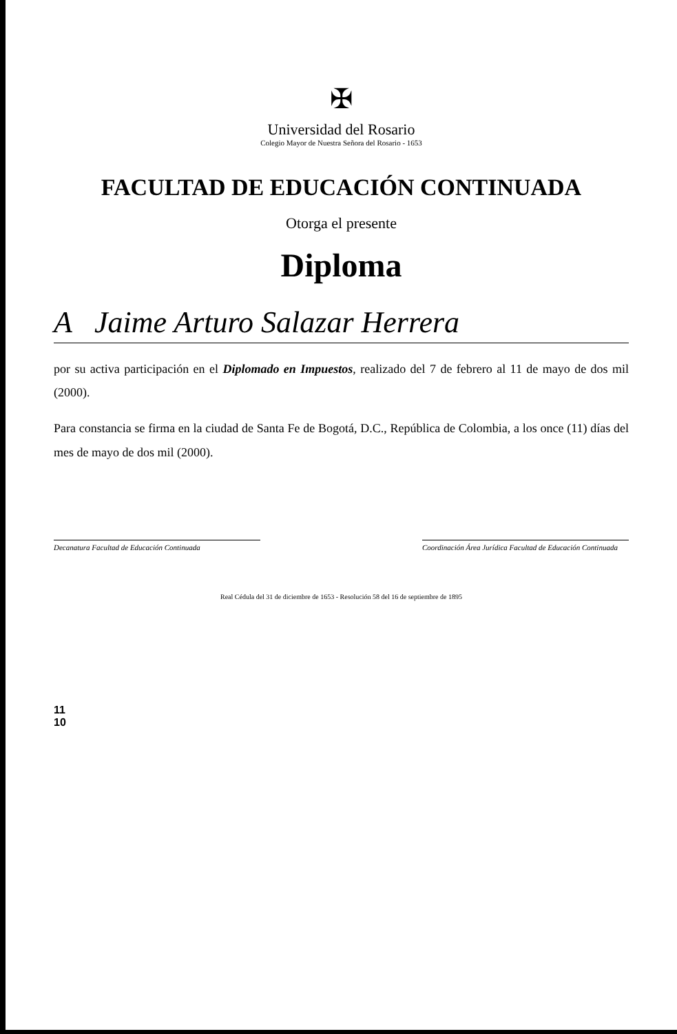✠
Universidad del Rosario
Colegio Mayor de Nuestra Señora del Rosario - 1653
FACULTAD DE EDUCACIÓN CONTINUADA
Otorga el presente
Diploma
A Jaime Arturo Salazar Herrera
por su activa participación en el Diplomado en Impuestos, realizado del 7 de febrero al 11 de mayo de dos mil (2000).
Para constancia se firma en la ciudad de Santa Fe de Bogotá, D.C., República de Colombia, a los once (11) días del mes de mayo de dos mil (2000).
Decanatura Facultad de Educación Continuada Coordinación Área Jurídica Facultad de Educación Continuada
Real Cédula del 31 de diciembre de 1653 - Resolución 58 del 16 de septiembre de 1895
11
10